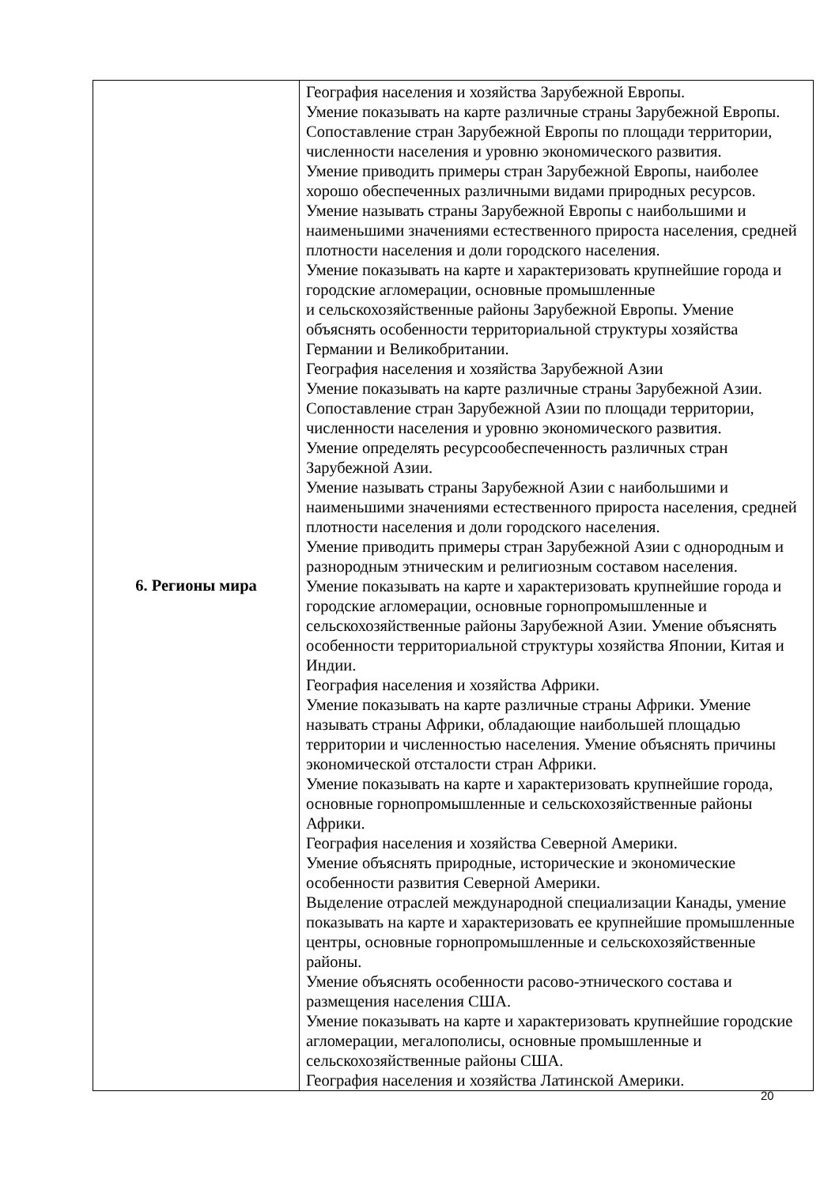| 6. Регионы мира | География населения и хозяйства Зарубежной Европы. Умение показывать на карте различные страны Зарубежной Европы. Сопоставление стран Зарубежной Европы по площади территории, численности населения и уровню экономического развития. Умение приводить примеры стран Зарубежной Европы, наиболее хорошо обеспеченных различными видами природных ресурсов. Умение называть страны Зарубежной Европы с наибольшими и наименьшими значениями естественного прироста населения, средней плотности населения и доли городского населения. Умение показывать на карте и характеризовать крупнейшие города и городские агломерации, основные промышленные и сельскохозяйственные районы Зарубежной Европы. Умение объяснять особенности территориальной структуры хозяйства Германии и Великобритании. География населения и хозяйства Зарубежной Азии Умение показывать на карте различные страны Зарубежной Азии. Сопоставление стран Зарубежной Азии по площади территории, численности населения и уровню экономического развития. Умение определять ресурсообеспеченность различных стран Зарубежной Азии. Умение называть страны Зарубежной Азии с наибольшими и наименьшими значениями естественного прироста населения, средней плотности населения и доли городского населения. Умение приводить примеры стран Зарубежной Азии с однородным и разнородным этническим и религиозным составом населения. Умение показывать на карте и характеризовать крупнейшие города и городские агломерации, основные горнопромышленные и сельскохозяйственные районы Зарубежной Азии. Умение объяснять особенности территориальной структуры хозяйства Японии, Китая и Индии. География населения и хозяйства Африки. Умение показывать на карте различные страны Африки. Умение называть страны Африки, обладающие наибольшей площадью территории и численностью населения. Умение объяснять причины экономической отсталости стран Африки. Умение показывать на карте и характеризовать крупнейшие города, основные горнопромышленные и сельскохозяйственные районы Африки. География населения и хозяйства Северной Америки. Умение объяснять природные, исторические и экономические особенности развития Северной Америки. Выделение отраслей международной специализации Канады, умение показывать на карте и характеризовать ее крупнейшие промышленные центры, основные горнопромышленные и сельскохозяйственные районы. Умение объяснять особенности расово-этнического состава и размещения населения США. Умение показывать на карте и характеризовать крупнейшие городские агломерации, мегалополисы, основные промышленные и сельскохозяйственные районы США. География населения и хозяйства Латинской Америки. |
20